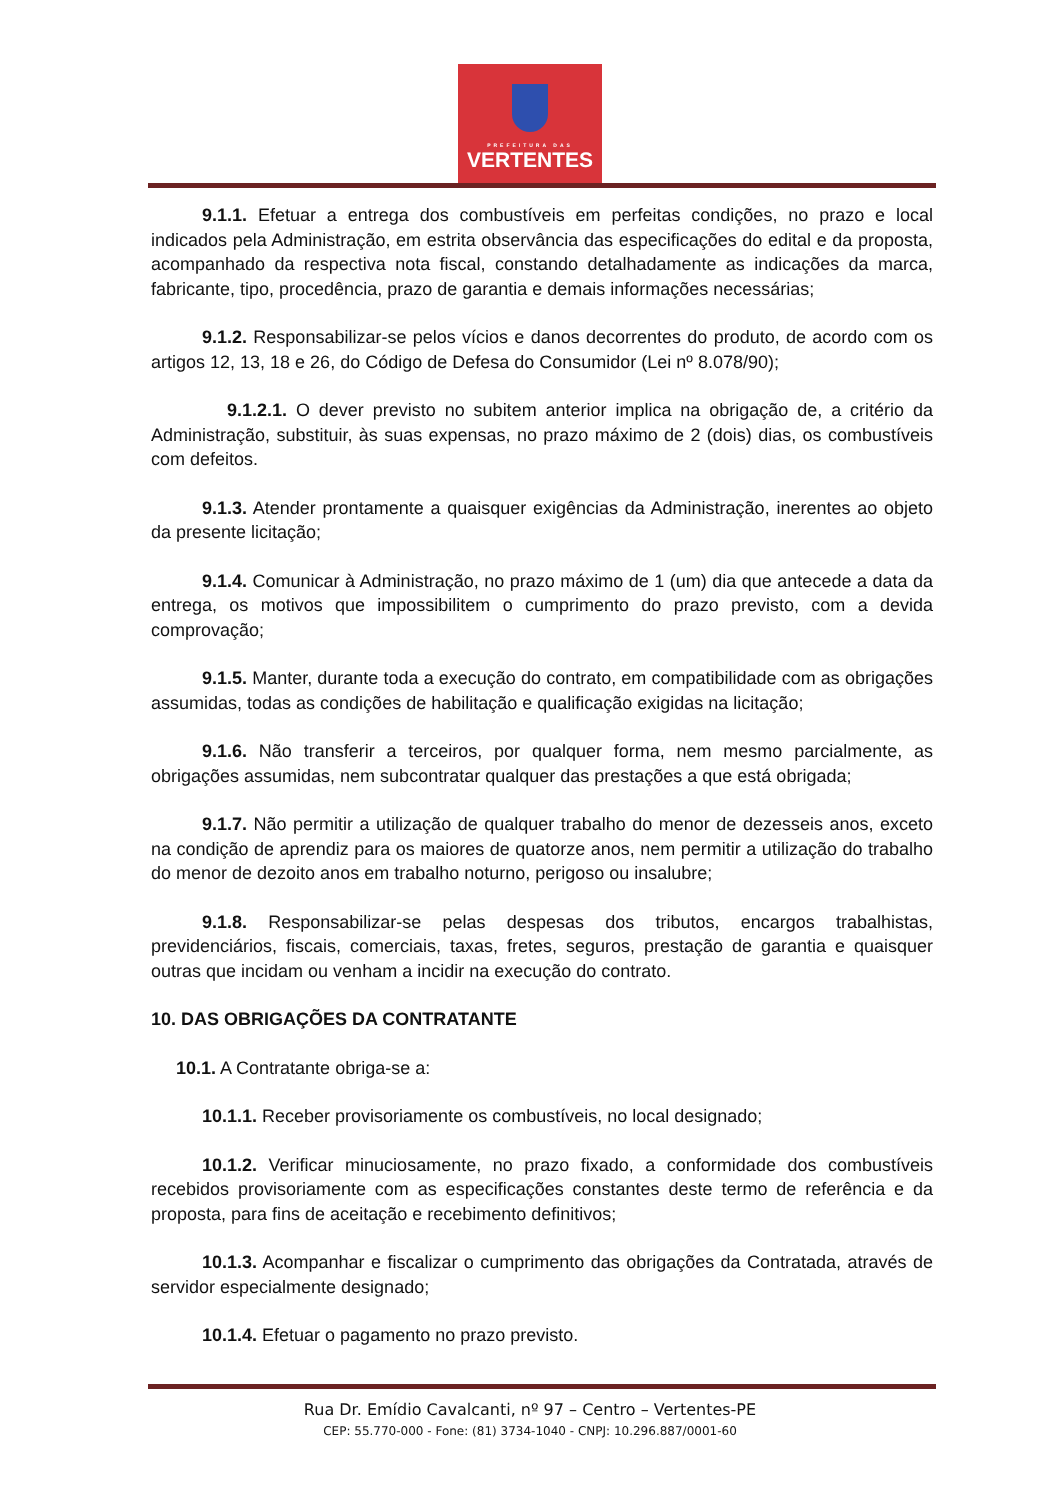PREFEITURA DAS
VERTENTES
9.1.1. Efetuar a entrega dos combustíveis em perfeitas condições, no prazo e local indicados pela Administração, em estrita observância das especificações do edital e da proposta, acompanhado da respectiva nota fiscal, constando detalhadamente as indicações da marca, fabricante, tipo, procedência, prazo de garantia e demais informações necessárias;
9.1.2. Responsabilizar-se pelos vícios e danos decorrentes do produto, de acordo com os artigos 12, 13, 18 e 26, do Código de Defesa do Consumidor (Lei nº 8.078/90);
9.1.2.1. O dever previsto no subitem anterior implica na obrigação de, a critério da Administração, substituir, às suas expensas, no prazo máximo de 2 (dois) dias, os combustíveis com defeitos.
9.1.3. Atender prontamente a quaisquer exigências da Administração, inerentes ao objeto da presente licitação;
9.1.4. Comunicar à Administração, no prazo máximo de 1 (um) dia que antecede a data da entrega, os motivos que impossibilitem o cumprimento do prazo previsto, com a devida comprovação;
9.1.5. Manter, durante toda a execução do contrato, em compatibilidade com as obrigações assumidas, todas as condições de habilitação e qualificação exigidas na licitação;
9.1.6. Não transferir a terceiros, por qualquer forma, nem mesmo parcialmente, as obrigações assumidas, nem subcontratar qualquer das prestações a que está obrigada;
9.1.7. Não permitir a utilização de qualquer trabalho do menor de dezesseis anos, exceto na condição de aprendiz para os maiores de quatorze anos, nem permitir a utilização do trabalho do menor de dezoito anos em trabalho noturno, perigoso ou insalubre;
9.1.8. Responsabilizar-se pelas despesas dos tributos, encargos trabalhistas, previdenciários, fiscais, comerciais, taxas, fretes, seguros, prestação de garantia e quaisquer outras que incidam ou venham a incidir na execução do contrato.
10. DAS OBRIGAÇÕES DA CONTRATANTE
10.1. A Contratante obriga-se a:
10.1.1. Receber provisoriamente os combustíveis, no local designado;
10.1.2. Verificar minuciosamente, no prazo fixado, a conformidade dos combustíveis recebidos provisoriamente com as especificações constantes deste termo de referência e da proposta, para fins de aceitação e recebimento definitivos;
10.1.3. Acompanhar e fiscalizar o cumprimento das obrigações da Contratada, através de servidor especialmente designado;
10.1.4. Efetuar o pagamento no prazo previsto.
Rua Dr. Emídio Cavalcanti, nº 97 – Centro – Vertentes-PE
CEP: 55.770-000 - Fone: (81) 3734-1040 - CNPJ: 10.296.887/0001-60